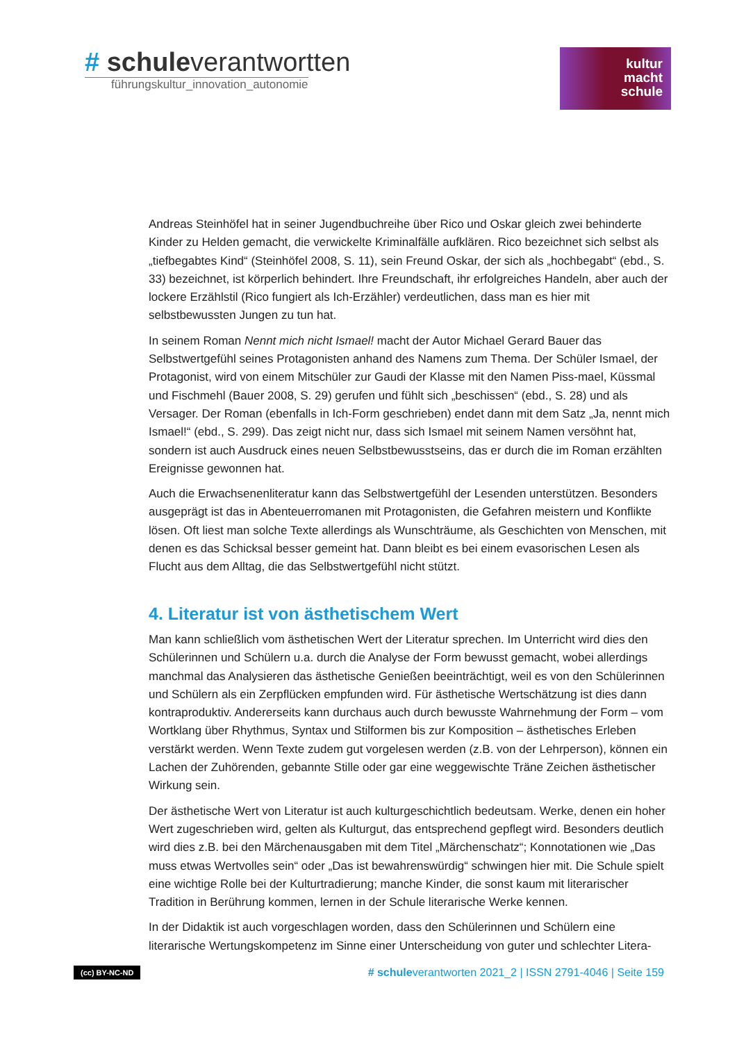# schuleverantwortten
führungskultur_innovation_autonomie
kultur
macht
schule
Andreas Steinhöfel hat in seiner Jugendbuchreihe über Rico und Oskar gleich zwei behinderte Kinder zu Helden gemacht, die verwickelte Kriminalfälle aufklären. Rico bezeichnet sich selbst als „tiefbegabtes Kind“ (Steinhöfel 2008, S. 11), sein Freund Oskar, der sich als „hochbegabt“ (ebd., S. 33) bezeichnet, ist körperlich behindert. Ihre Freundschaft, ihr erfolgreiches Handeln, aber auch der lockere Erzählstil (Rico fungiert als Ich-Erzähler) verdeutlichen, dass man es hier mit selbstbewussten Jungen zu tun hat.
In seinem Roman Nennt mich nicht Ismael! macht der Autor Michael Gerard Bauer das Selbstwertgefühl seines Protagonisten anhand des Namens zum Thema. Der Schüler Ismael, der Protagonist, wird von einem Mitschüler zur Gaudi der Klasse mit den Namen Piss-mael, Küssmal und Fischmehl (Bauer 2008, S. 29) gerufen und fühlt sich „beschissen“ (ebd., S. 28) und als Versager. Der Roman (ebenfalls in Ich-Form geschrieben) endet dann mit dem Satz „Ja, nennt mich Ismael!“ (ebd., S. 299). Das zeigt nicht nur, dass sich Ismael mit seinem Namen versöhnt hat, sondern ist auch Ausdruck eines neuen Selbstbewusstseins, das er durch die im Roman erzählten Ereignisse gewonnen hat.
Auch die Erwachsenenliteratur kann das Selbstwertgefühl der Lesenden unterstützen. Besonders ausgeprägt ist das in Abenteuerromanen mit Protagonisten, die Gefahren meistern und Konflikte lösen. Oft liest man solche Texte allerdings als Wunschträume, als Geschichten von Menschen, mit denen es das Schicksal besser gemeint hat. Dann bleibt es bei einem evasorischen Lesen als Flucht aus dem Alltag, die das Selbstwertgefühl nicht stützt.
4. Literatur ist von ästhetischem Wert
Man kann schließlich vom ästhetischen Wert der Literatur sprechen. Im Unterricht wird dies den Schülerinnen und Schülern u.a. durch die Analyse der Form bewusst gemacht, wobei allerdings manchmal das Analysieren das ästhetische Genießen beeinträchtigt, weil es von den Schülerinnen und Schülern als ein Zerpflücken empfunden wird. Für ästhetische Wertschätzung ist dies dann kontraproduktiv. Andererseits kann durchaus auch durch bewusste Wahrnehmung der Form – vom Wortklang über Rhythmus, Syntax und Stilformen bis zur Komposition – ästhetisches Erleben verstärkt werden. Wenn Texte zudem gut vorgelesen werden (z.B. von der Lehrperson), können ein Lachen der Zuhörenden, gebannte Stille oder gar eine weggewischte Träne Zeichen ästhetischer Wirkung sein.
Der ästhetische Wert von Literatur ist auch kulturgeschichtlich bedeutsam. Werke, denen ein hoher Wert zugeschrieben wird, gelten als Kulturgut, das entsprechend gepflegt wird. Besonders deutlich wird dies z.B. bei den Märchenausgaben mit dem Titel „Märchenschatz“; Konnotationen wie „Das muss etwas Wertvolles sein“ oder „Das ist bewahrenswürdig“ schwingen hier mit. Die Schule spielt eine wichtige Rolle bei der Kulturtradierung; manche Kinder, die sonst kaum mit literarischer Tradition in Berührung kommen, lernen in der Schule literarische Werke kennen.
In der Didaktik ist auch vorgeschlagen worden, dass den Schülerinnen und Schülern eine literarische Wertungskompetenz im Sinne einer Unterscheidung von guter und schlechter Litera-
(cc) BY-NC-ND # schuleverantworten 2021_2 | ISSN 2791-4046 | Seite 159